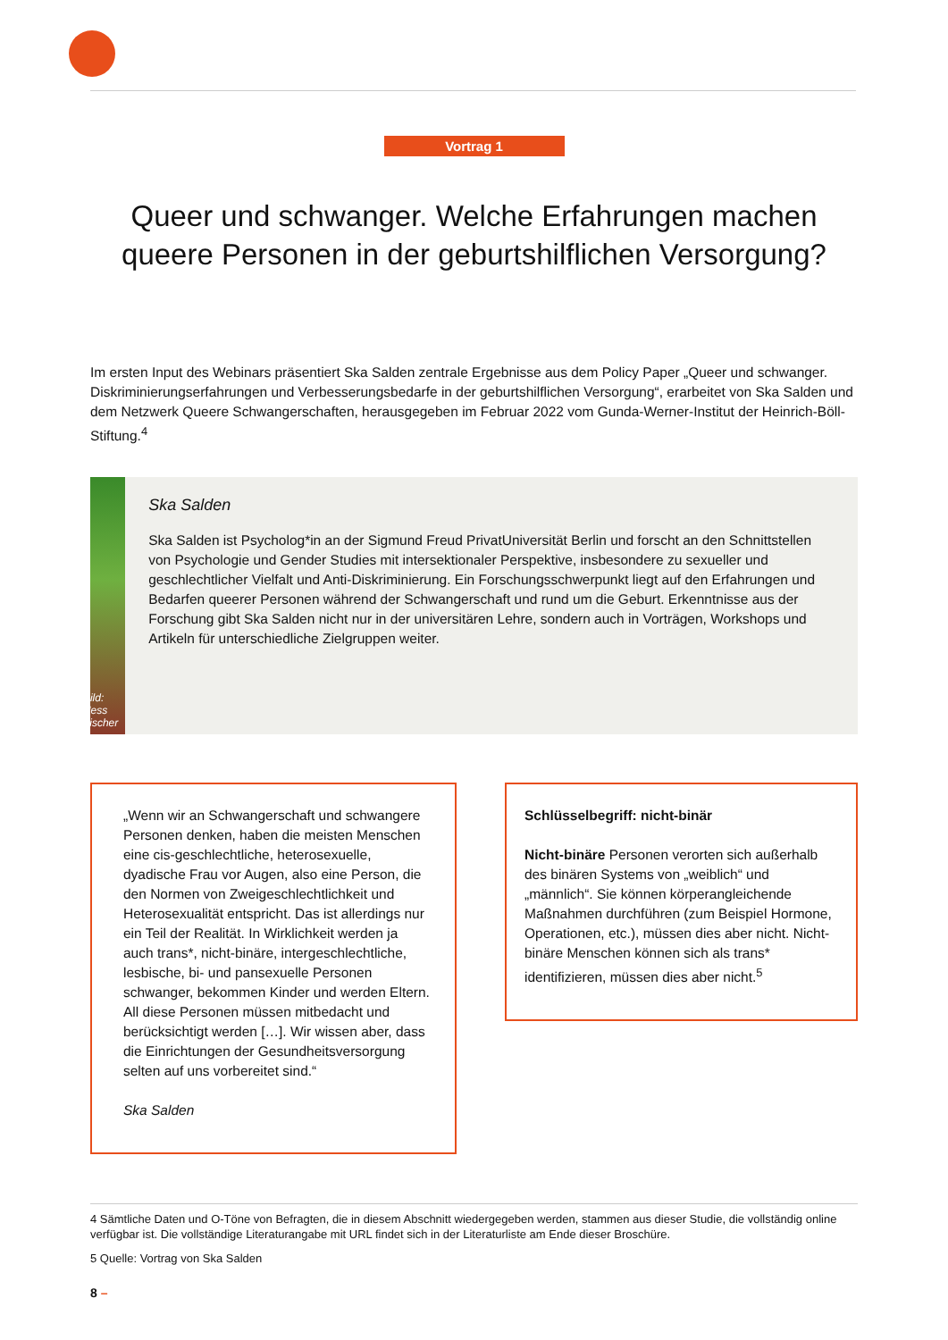Vortrag 1
Queer und schwanger. Welche Erfahrungen machen queere Personen in der geburtshilflichen Versorgung?
Im ersten Input des Webinars präsentiert Ska Salden zentrale Ergebnisse aus dem Policy Paper „Queer und schwanger. Diskriminierungserfahrungen und Verbesserungsbedarfe in der geburtshilflichen Versorgung“, erarbeitet von Ska Salden und dem Netzwerk Queere Schwangerschaften, herausgegeben im Februar 2022 vom Gunda-Werner-Institut der Heinrich-Böll-Stiftung.<sup>4</sup>
Bild: Ness Fischer
Ska Salden
Ska Salden ist Psycholog*in an der Sigmund Freud PrivatUniversität Berlin und forscht an den Schnittstellen von Psychologie und Gender Studies mit intersektionaler Perspektive, insbesondere zu sexueller und geschlechtlicher Vielfalt und Anti-Diskriminierung. Ein Forschungsschwerpunkt liegt auf den Erfahrungen und Bedarfen queerer Personen während der Schwangerschaft und rund um die Geburt. Erkenntnisse aus der Forschung gibt Ska Salden nicht nur in der universitären Lehre, sondern auch in Vorträgen, Workshops und Artikeln für unterschiedliche Zielgruppen weiter.
„Wenn wir an Schwangerschaft und schwangere Personen denken, haben die meisten Menschen eine cis-geschlechtliche, heterosexuelle, dyadische Frau vor Augen, also eine Person, die den Normen von Zweigeschlechtlichkeit und Heterosexualität entspricht. Das ist allerdings nur ein Teil der Realität. In Wirklichkeit werden ja auch trans*, nicht-binäre, intergeschlechtliche, lesbische, bi- und pansexuelle Personen schwanger, bekommen Kinder und werden Eltern. All diese Personen müssen mitbedacht und berücksichtigt werden […]. Wir wissen aber, dass die Einrichtungen der Gesundheitsversorgung selten auf uns vorbereitet sind.“
Ska Salden
Schlüsselbegriff: nicht-binär
Nicht-binäre Personen verorten sich außerhalb des binären Systems von „weiblich“ und „männlich“. Sie können körperangleichende Maßnahmen durchführen (zum Beispiel Hormone, Operationen, etc.), müssen dies aber nicht. Nicht-binäre Menschen können sich als trans* identifizieren, müssen dies aber nicht.<sup>5</sup>
4 Sämtliche Daten und O-Töne von Befragten, die in diesem Abschnitt wiedergegeben werden, stammen aus dieser Studie, die vollständig online verfügbar ist. Die vollständige Literaturangabe mit URL findet sich in der Literaturliste am Ende dieser Broschüre.
5 Quelle: Vortrag von Ska Salden
8 –